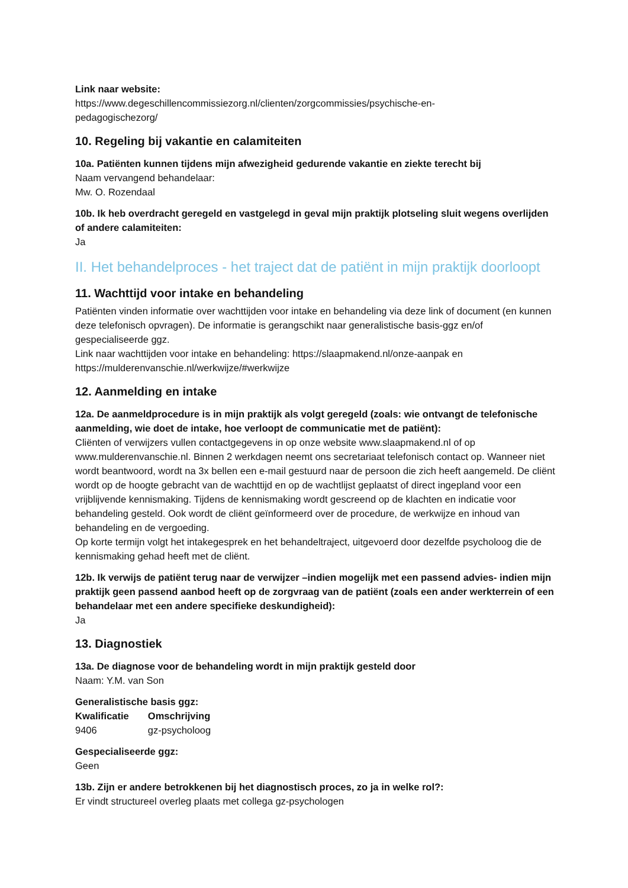Link naar website:
https://www.degeschillencommissiezorg.nl/clienten/zorgcommissies/psychische-en-
pedagogischezorg/
10. Regeling bij vakantie en calamiteiten
10a. Patiënten kunnen tijdens mijn afwezigheid gedurende vakantie en ziekte terecht bij
Naam vervangend behandelaar:
Mw. O. Rozendaal
10b. Ik heb overdracht geregeld en vastgelegd in geval mijn praktijk plotseling sluit wegens overlijden of andere calamiteiten:
Ja
II. Het behandelproces - het traject dat de patiënt in mijn praktijk doorloopt
11. Wachttijd voor intake en behandeling
Patiënten vinden informatie over wachttijden voor intake en behandeling via deze link of document (en kunnen deze telefonisch opvragen). De informatie is gerangschikt naar generalistische basis-ggz en/of gespecialiseerde ggz.
Link naar wachttijden voor intake en behandeling: https://slaapmakend.nl/onze-aanpak en https://mulderenvanschie.nl/werkwijze/#werkwijze
12. Aanmelding en intake
12a. De aanmeldprocedure is in mijn praktijk als volgt geregeld (zoals: wie ontvangt de telefonische aanmelding, wie doet de intake, hoe verloopt de communicatie met de patiënt):
Cliënten of verwijzers vullen contactgegevens in op onze website www.slaapmakend.nl of op www.mulderenvanschie.nl. Binnen 2 werkdagen neemt ons secretariaat telefonisch contact op. Wanneer niet wordt beantwoord, wordt na 3x bellen een e-mail gestuurd naar de persoon die zich heeft aangemeld. De cliënt wordt op de hoogte gebracht van de wachttijd en op de wachtlijst geplaatst of direct ingepland voor een vrijblijvende kennismaking. Tijdens de kennismaking wordt gescreend op de klachten en indicatie voor behandeling gesteld. Ook wordt de cliënt geïnformeerd over de procedure, de werkwijze en inhoud van behandeling en de vergoeding.
Op korte termijn volgt het intakegesprek en het behandeltraject, uitgevoerd door dezelfde psycholoog die de kennismaking gehad heeft met de cliënt.
12b. Ik verwijs de patiënt terug naar de verwijzer –indien mogelijk met een passend advies- indien mijn praktijk geen passend aanbod heeft op de zorgvraag van de patiënt (zoals een ander werkterrein of een behandelaar met een andere specifieke deskundigheid):
Ja
13. Diagnostiek
13a. De diagnose voor de behandeling wordt in mijn praktijk gesteld door
Naam: Y.M. van Son
Generalistische basis ggz:
| Kwalificatie | Omschrijving |
| --- | --- |
| 9406 | gz-psycholoog |
Gespecialiseerde ggz:
Geen
13b. Zijn er andere betrokkenen bij het diagnostisch proces, zo ja in welke rol?:
Er vindt structureel overleg plaats met collega gz-psychologen